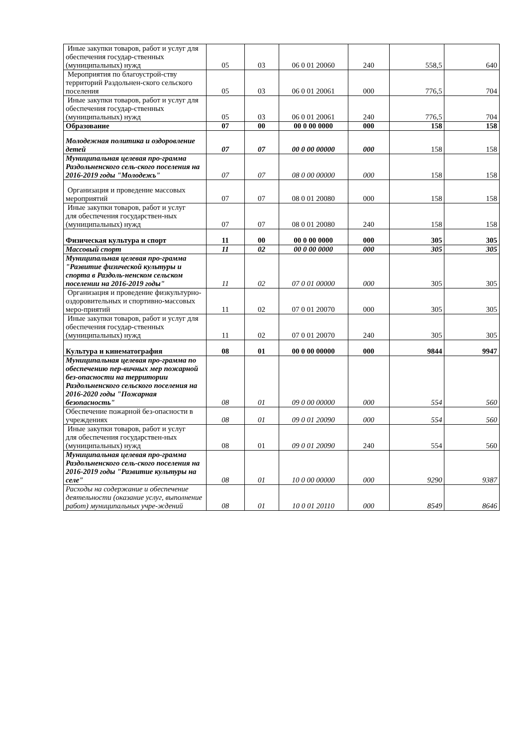| Иные закупки товаров, работ и услуг для обеспечения государ-ственных (муниципальных) нужд | 05 | 03 | 06 0 01 20060 | 240 | 558,5 | 640 |
| Мероприятия по благоустрой-ству территорий Раздольнен-ского сельского поселения | 05 | 03 | 06 0 01 20061 | 000 | 776,5 | 704 |
| Иные закупки товаров, работ и услуг для обеспечения государ-ственных (муниципальных) нужд | 05 | 03 | 06 0 01 20061 | 240 | 776,5 | 704 |
| Образование | 07 | 00 | 00 0 00 0000 | 000 | 158 | 158 |
| Молодежная политика и оздоровление детей | 07 | 07 | 00 0 00 00000 | 000 | 158 | 158 |
| Муниципальная целевая про-грамма Раздольненского сель-ского поселения на 2016-2019 годы "Молодежь" | 07 | 07 | 08 0 00 00000 | 000 | 158 | 158 |
| Организация и проведение массовых мероприятий | 07 | 07 | 08 0 01 20080 | 000 | 158 | 158 |
| Иные закупки товаров, работ и услуг для обеспечения государствен-ных (муниципальных) нужд | 07 | 07 | 08 0 01 20080 | 240 | 158 | 158 |
| Физическая культура и спорт | 11 | 00 | 00 0 00 0000 | 000 | 305 | 305 |
| Массовый спорт | 11 | 02 | 00 0 00 0000 | 000 | 305 | 305 |
| Муниципальная целевая про-грамма "Развитие физической культуры и спорта в Раздоль-ненском сельском поселении на 2016-2019 годы" | 11 | 02 | 07 0 01 00000 | 000 | 305 | 305 |
| Организация и проведение физкультурно-оздоровительных и спортивно-массовых меро-приятий | 11 | 02 | 07 0 01 20070 | 000 | 305 | 305 |
| Иные закупки товаров, работ и услуг для обеспечения государ-ственных (муниципальных) нужд | 11 | 02 | 07 0 01 20070 | 240 | 305 | 305 |
| Культура и кинематография | 08 | 01 | 00 0 00 00000 | 000 | 9844 | 9947 |
| Муниципальная целевая про-грамма по обеспечению пер-вичных мер пожарной без-опасности на территории Раздольненского сельского поселения на 2016-2020 годы "Пожарная безопасность" | 08 | 01 | 09 0 00 00000 | 000 | 554 | 560 |
| Обеспечение пожарной без-опасности в учреждениях | 08 | 01 | 09 0 01 20090 | 000 | 554 | 560 |
| Иные закупки товаров, работ и услуг для обеспечения государствен-ных (муниципальных) нужд | 08 | 01 | 09 0 01 20090 | 240 | 554 | 560 |
| Муниципальная целевая про-грамма Раздольненского сель-ского поселения на 2016-2019 годы "Развитие культуры на селе" | 08 | 01 | 10 0 00 00000 | 000 | 9290 | 9387 |
| Расходы на содержание и обеспечение деятельности (оказание услуг, выполнение работ) муниципальных учре-ждений | 08 | 01 | 10 0 01 20110 | 000 | 8549 | 8646 |